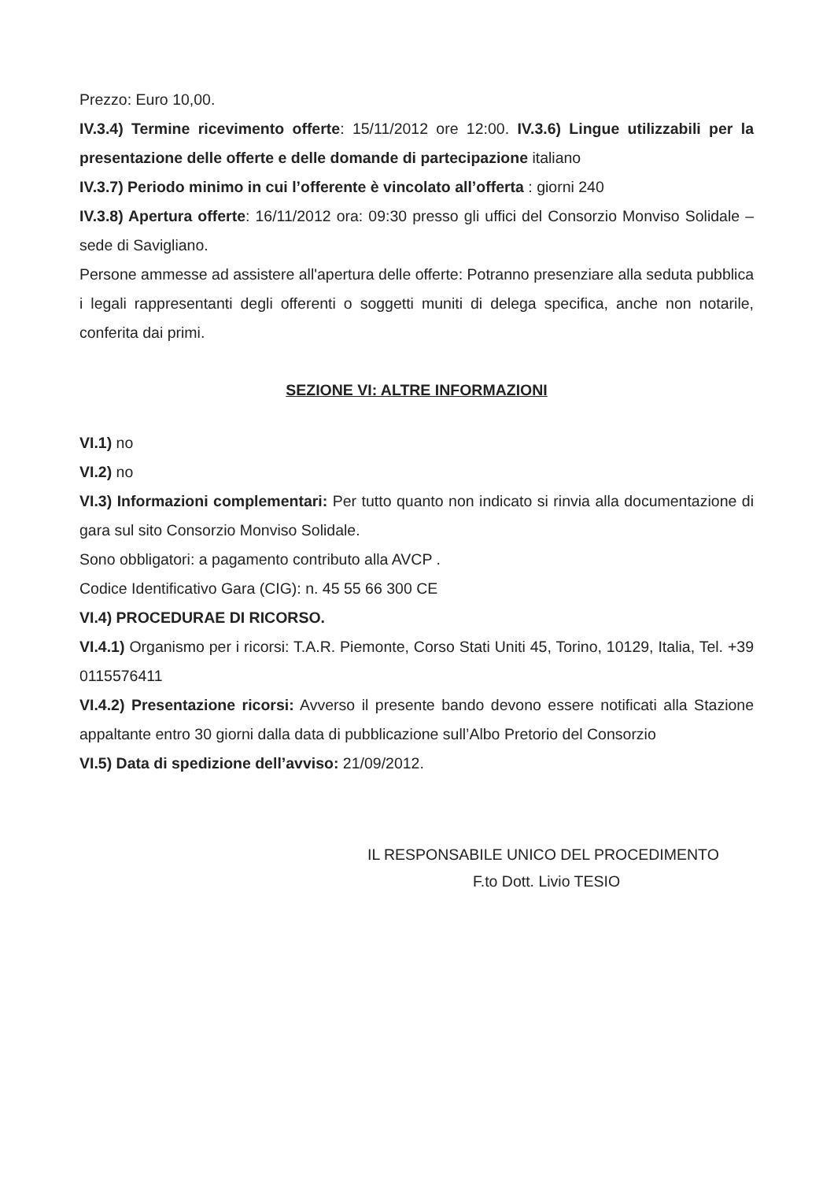Prezzo: Euro 10,00.
IV.3.4) Termine ricevimento offerte: 15/11/2012 ore 12:00. IV.3.6) Lingue utilizzabili per la presentazione delle offerte e delle domande di partecipazione italiano
IV.3.7) Periodo minimo in cui l’offerente è vincolato all’offerta : giorni 240
IV.3.8) Apertura offerte: 16/11/2012 ora: 09:30 presso gli uffici del Consorzio Monviso Solidale – sede di Savigliano.
Persone ammesse ad assistere all'apertura delle offerte: Potranno presenziare alla seduta pubblica i legali rappresentanti degli offerenti o soggetti muniti di delega specifica, anche non notarile, conferita dai primi.
SEZIONE VI: ALTRE INFORMAZIONI
VI.1) no
VI.2) no
VI.3) Informazioni complementari: Per tutto quanto non indicato si rinvia alla documentazione di gara sul sito Consorzio Monviso Solidale.
Sono obbligatori: a pagamento contributo alla AVCP .
Codice Identificativo Gara (CIG): n. 45 55 66 300 CE
VI.4) PROCEDURAE DI RICORSO.
VI.4.1) Organismo per i ricorsi: T.A.R. Piemonte, Corso Stati Uniti 45, Torino, 10129, Italia, Tel. +39 0115576411
VI.4.2) Presentazione ricorsi: Avverso il presente bando devono essere notificati alla Stazione appaltante entro 30 giorni dalla data di pubblicazione sull’Albo Pretorio del Consorzio
VI.5) Data di spedizione dell’avviso: 21/09/2012.
IL RESPONSABILE UNICO DEL PROCEDIMENTO
F.to Dott. Livio TESIO